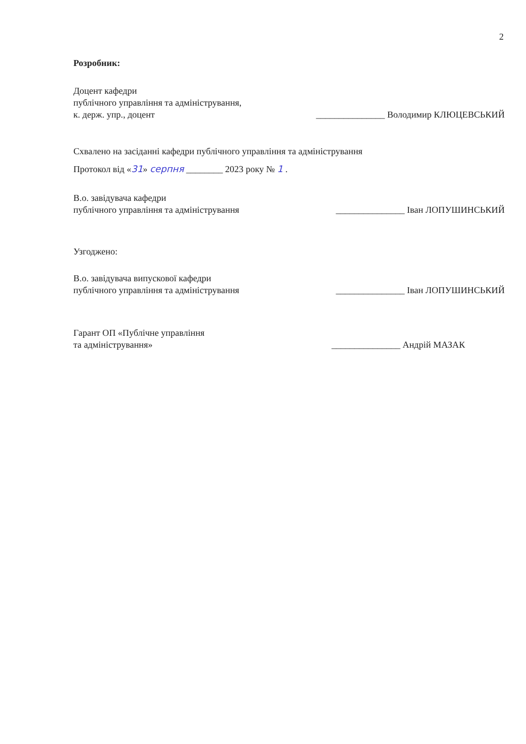2
Розробник:
Доцент кафедри
публічного управління та адміністрування,
к. держ. упр., доцент
_______________ Володимир КЛЮЦЕВСЬКИЙ
Схвалено на засіданні кафедри публічного управління та адміністрування
Протокол від «31» серпня ________ 2023 року № 1 .
В.о. завідувача кафедри
публічного управління та адміністрування
_______________ Іван ЛОПУШИНСЬКИЙ
Узгоджено:
В.о. завідувача випускової кафедри
публічного управління та адміністрування
_______________ Іван ЛОПУШИНСЬКИЙ
Гарант ОП «Публічне управління
та адміністрування»
_______________ Андрій МАЗАК